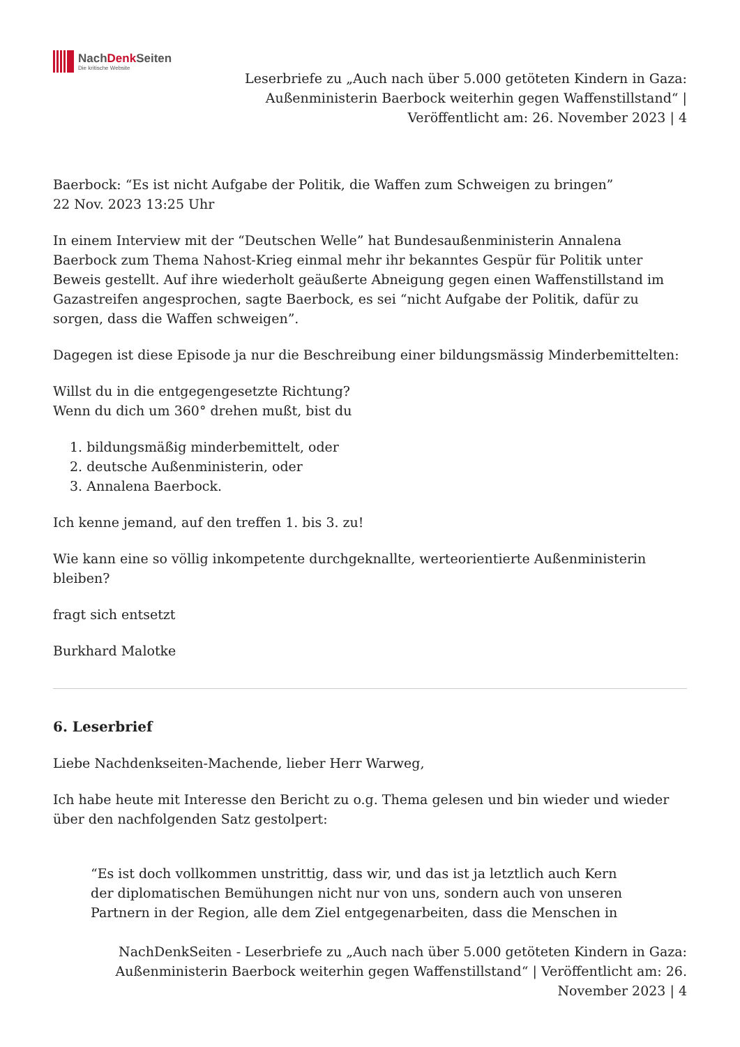NachDenk Seiten
Die kritische Website
Leserbriefe zu „Auch nach über 5.000 getöteten Kindern in Gaza:
Außenministerin Baerbock weiterhin gegen Waffenstillstand“ |
Veröffentlicht am: 26. November 2023 | 4
Baerbock: “Es ist nicht Aufgabe der Politik, die Waffen zum Schweigen zu bringen”
22 Nov. 2023 13:25 Uhr
In einem Interview mit der “Deutschen Welle” hat Bundesaußenministerin Annalena Baerbock zum Thema Nahost-Krieg einmal mehr ihr bekanntes Gespür für Politik unter Beweis gestellt. Auf ihre wiederholt geäußerte Abneigung gegen einen Waffenstillstand im Gazastreifen angesprochen, sagte Baerbock, es sei “nicht Aufgabe der Politik, dafür zu sorgen, dass die Waffen schweigen”.
Dagegen ist diese Episode ja nur die Beschreibung einer bildungsmässig Minderbemittelten:
Willst du in die entgegengesetzte Richtung?
Wenn du dich um 360° drehen mußt, bist du
1. bildungsmäßig minderbemittelt, oder
2. deutsche Außenministerin, oder
3. Annalena Baerbock.
Ich kenne jemand, auf den treffen 1. bis 3. zu!
Wie kann eine so völlig inkompetente durchgeknallte, werteorientierte Außenministerin bleiben?
fragt sich entsetzt
Burkhard Malotke
6. Leserbrief
Liebe Nachdenkseiten-Machende, lieber Herr Warweg,
Ich habe heute mit Interesse den Bericht zu o.g. Thema gelesen und bin wieder und wieder über den nachfolgenden Satz gestolpert:
“Es ist doch vollkommen unstrittig, dass wir, und das ist ja letztlich auch Kern der diplomatischen Bemühungen nicht nur von uns, sondern auch von unseren Partnern in der Region, alle dem Ziel entgegenarbeiten, dass die Menschen in
NachDenkSeiten - Leserbriefe zu „Auch nach über 5.000 getöteten Kindern in Gaza:
Außenministerin Baerbock weiterhin gegen Waffenstillstand“ | Veröffentlicht am: 26.
November 2023 | 4